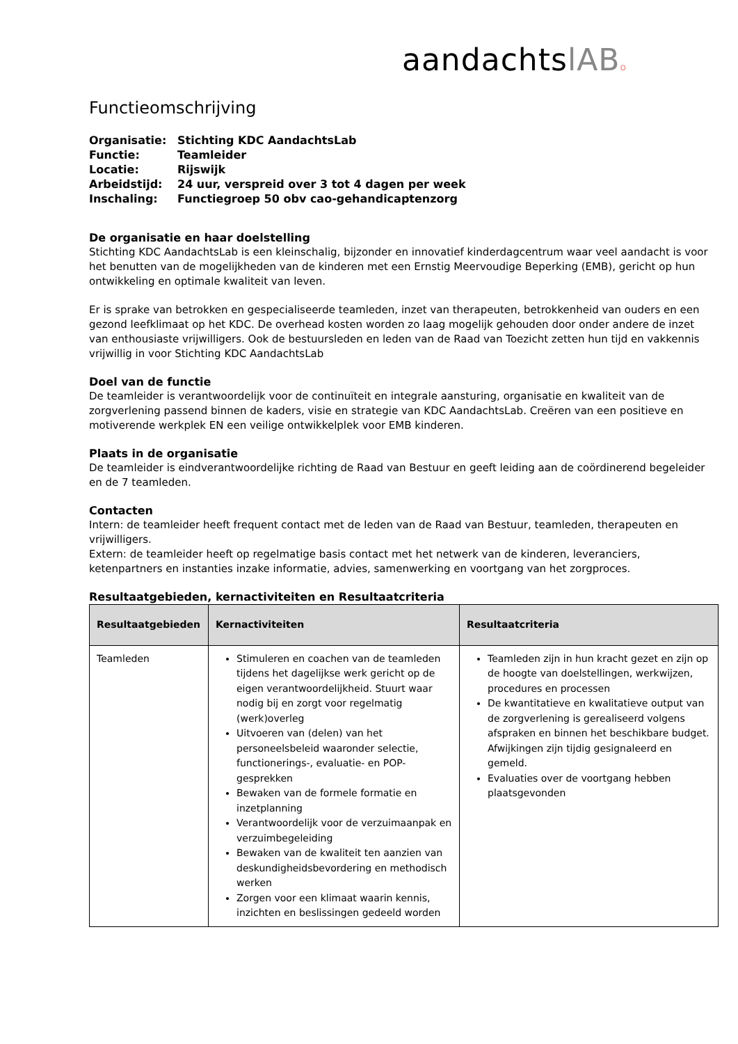aandachtslAB o
Functieomschrijving
| Organisatie: | Stichting KDC AandachtsLab |
| Functie: | Teamleider |
| Locatie: | Rijswijk |
| Arbeidstijd: | 24 uur, verspreid over 3 tot 4 dagen per week |
| Inschaling: | Functiegroep 50 obv cao-gehandicaptenzorg |
De organisatie en haar doelstelling
Stichting KDC AandachtsLab is een kleinschalig, bijzonder en innovatief kinderdagcentrum waar veel aandacht is voor het benutten van de mogelijkheden van de kinderen met een Ernstig Meervoudige Beperking (EMB), gericht op hun ontwikkeling en optimale kwaliteit van leven.
Er is sprake van betrokken en gespecialiseerde teamleden, inzet van therapeuten, betrokkenheid van ouders en een gezond leefklimaat op het KDC. De overhead kosten worden zo laag mogelijk gehouden door onder andere de inzet van enthousiaste vrijwilligers. Ook de bestuursleden en leden van de Raad van Toezicht zetten hun tijd en vakkennis vrijwillig in voor Stichting KDC AandachtsLab
Doel van de functie
De teamleider is verantwoordelijk voor de continuïteit en integrale aansturing, organisatie en kwaliteit van de zorgverlening passend binnen de kaders, visie en strategie van KDC AandachtsLab. Creëren van een positieve en motiverende werkplek EN een veilige ontwikkelplek voor EMB kinderen.
Plaats in de organisatie
De teamleider is eindverantwoordelijke richting de Raad van Bestuur en geeft leiding aan de coördinerend begeleider en de 7 teamleden.
Contacten
Intern: de teamleider heeft frequent contact met de leden van de Raad van Bestuur, teamleden, therapeuten en vrijwilligers.
Extern: de teamleider heeft op regelmatige basis contact met het netwerk van de kinderen, leveranciers, ketenpartners en instanties inzake informatie, advies, samenwerking en voortgang van het zorgproces.
Resultaatgebieden, kernactiviteiten en Resultaatcriteria
| Resultaatgebieden | Kernactiviteiten | Resultaatcriteria |
| --- | --- | --- |
| Teamleden | Stimuleren en coachen van de teamleden tijdens het dagelijkse werk gericht op de eigen verantwoordelijkheid. Stuurt waar nodig bij en zorgt voor regelmatig (werk)overleg Uitvoeren van (delen) van het personeelsbeleid waaronder selectie, functionerings-, evaluatie- en POP-gesprekken Bewaken van de formele formatie en inzetplanning Verantwoordelijk voor de verzuimaanpak en verzuimbegeleiding Bewaken van de kwaliteit ten aanzien van deskundigheidsbevordering en methodisch werken Zorgen voor een klimaat waarin kennis, inzichten en beslissingen gedeeld worden | Teamleden zijn in hun kracht gezet en zijn op de hoogte van doelstellingen, werkwijzen, procedures en processen De kwantitatieve en kwalitatieve output van de zorgverlening is gerealiseerd volgens afspraken en binnen het beschikbare budget. Afwijkingen zijn tijdig gesignaleerd en gemeld. Evaluaties over de voortgang hebben plaatsgevonden |